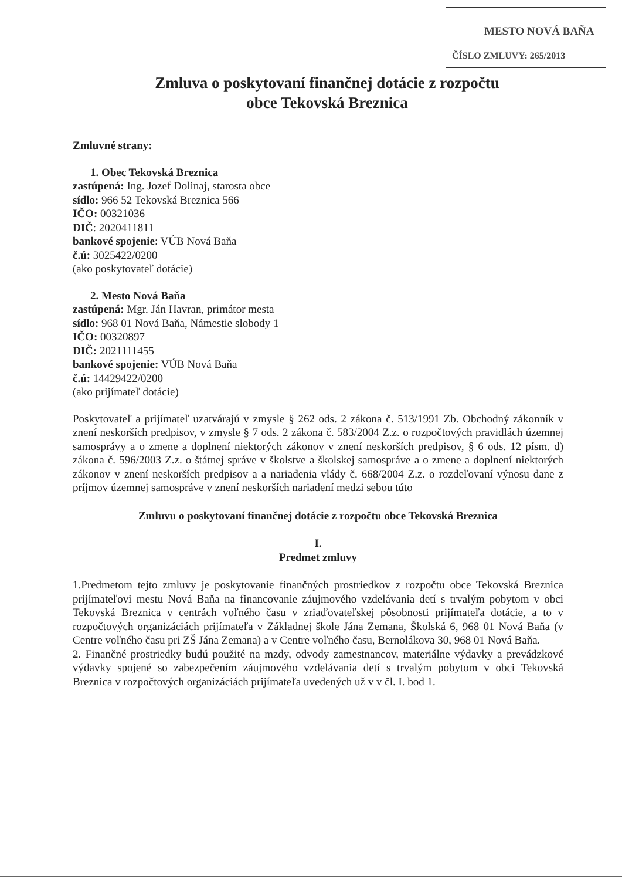MESTO NOVÁ BAŇA
ČÍSLO ZMLUVY: 265/2013
Zmluva o poskytovaní finančnej dotácie z rozpočtu
obce Tekovská Breznica
Zmluvné strany:
1. Obec Tekovská Breznica
zastúpená: Ing. Jozef Dolinaj, starosta obce
sídlo: 966 52 Tekovská Breznica 566
IČO: 00321036
DIČ: 2020411811
bankové spojenie: VÚB Nová Baňa
č.ú: 3025422/0200
(ako poskytovateľ dotácie)
2. Mesto Nová Baňa
zastúpená: Mgr. Ján Havran, primátor mesta
sídlo: 968 01 Nová Baňa, Námestie slobody 1
IČO: 00320897
DIČ: 2021111455
bankové spojenie: VÚB Nová Baňa
č.ú: 14429422/0200
(ako prijímateľ dotácie)
Poskytovateľ a prijímateľ uzatvárajú v zmysle § 262 ods. 2 zákona č. 513/1991 Zb. Obchodný zákonník v znení neskorších predpisov, v zmysle § 7 ods. 2 zákona č. 583/2004 Z.z. o rozpočtových pravidlách územnej samosprávy a o zmene a doplnení niektorých zákonov v znení neskorších predpisov, § 6 ods. 12 písm. d) zákona č. 596/2003 Z.z. o štátnej správe v školstve a školskej samospráve a o zmene a doplnení niektorých zákonov v znení neskorších predpisov a a nariadenia vlády č. 668/2004 Z.z. o rozdeľovaní výnosu dane z príjmov územnej samospráve v znení neskorších nariadení medzi sebou túto
Zmluvu o poskytovaní finančnej dotácie z rozpočtu obce Tekovská Breznica
I.
Predmet zmluvy
1.Predmetom tejto zmluvy je poskytovanie finančných prostriedkov z rozpočtu obce Tekovská Breznica prijímateľovi mestu Nová Baňa na financovanie záujmového vzdelávania detí s trvalým pobytom v obci Tekovská Breznica v centrách voľného času v zriaďovateľskej pôsobnosti prijímateľa dotácie, a to v rozpočtových organizáciách prijímateľa v Základnej škole Jána Zemana, Školská 6, 968 01 Nová Baňa (v Centre voľného času pri ZŠ Jána Zemana) a v Centre voľného času, Bernolákova 30, 968 01 Nová Baňa.
2. Finančné prostriedky budú použité na mzdy, odvody zamestnancov, materiálne výdavky a prevádzkové výdavky spojené so zabezpečením záujmového vzdelávania detí s trvalým pobytom v obci Tekovská Breznica v rozpočtových organizáciách prijímateľa uvedených už v v čl. I. bod 1.